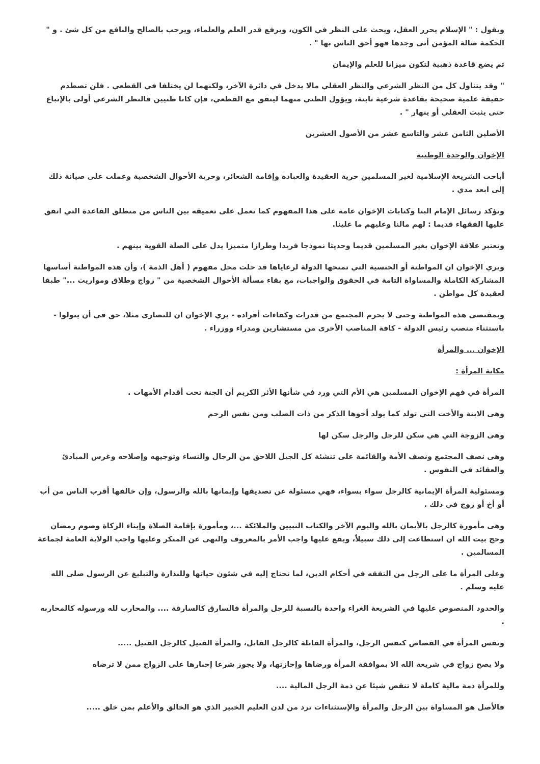ويقول : " الإسلام يحرر العقل، ويحث على النظر في الكون، ويرفع قدر العلم والعلماء، ويرحب بالصالح والنافع من كل شئ . و " الحكمة ضالة المؤمن أنى وجدها فهو أحق الناس بها " .
ثم يضع قاعدة ذهبية لتكون ميزانا للعلم والإيمان
" وقد يتناول كل من النظر الشرعي والنظر العقلي مالا يدخل في دائرة الآخر، ولكنهما لن يختلفا في القطعي . فلن تصطدم حقيقة علمية صحيحة بقاعدة شرعية ثابتة، ويؤول الظني منهما ليتفق مع القطعي، فإن كانا ظنيين فالنظر الشرعي أولى بالإتباع حتى يثبت العقلي أو ينهار " .
الأصلين الثامن عشر والتاسع عشر من الأصول العشرين
الإخوان والوحدة الوطنية
أباحت الشريعة الإسلامية لغير المسلمين حرية العقيدة والعبادة وإقامة الشعائر، وحرية الأحوال الشخصية وعملت على صيانة ذلك إلى ابعد مدي .
وتؤكد رسائل الإمام البنا وكتابات الإخوان عامة على هذا المفهوم كما تعمل على تعميقه بين الناس من منطلق القاعدة التي اتفق عليها الفقهاء قديما : لهم مالنا وعليهم ما علينا.
وتعتبر علاقة الإخوان بغير المسلمين قديما وحديثا نموذجا فريدا وطرازا متميزا يدل على الصلة القوية بينهم .
ويري الإخوان ان المواطنة أو الجنسية التي تمنحها الدولة لرعاياها قد حلت محل مفهوم ( أهل الذمة )، وأن هذه المواطنة أساسها المشاركة الكاملة والمساواة التامة في الحقوق والواجبات، مع بقاء مسألة الأحوال الشخصية من " زواج وطلاق ومواريث ..." طبقا لعقيدة كل مواطن .
وبمقتضى هذه المواطنة وحتى لا يحرم المجتمع من قدرات وكفاءات أفراده - يري الإخوان ان للنصارى مثلا، حق في أن يتولوا - باستثناء منصب رئيس الدولة - كافة المناصب الأخرى من مستشارين ومدراء ووزراء .
الإخوان ... والمرأة
مكانة المرأة :
المرأة في فهم الإخوان المسلمين هي الأم التي ورد في شأنها الأثر الكريم أن الجنة تحت أقدام الأمهات .
وهى الابنة والأخت التي تولد كما يولد أخوها الذكر من ذات الصلب ومن نفس الرحم
وهى الزوجة التي هي سكن للرجل والرجل سكن لها
وهى نصف المجتمع ونصف الأمة والقائمة على تنشئة كل الجيل اللاحق من الرجال والنساء وتوجيهه وإصلاحه وغرس المبادئ والعقائد في النفوس .
ومسئولية المرأة الإيمانية كالرجل سواء بسواء، فهي مسئولة عن تصديقها وإيمانها بالله والرسول، وإن خالفها أقرب الناس من أب أو أخ أو زوج في ذلك .
وهى مأمورة كالرجل بالأيمان بالله واليوم الآخر والكتاب النبيين والملائكة ...، ومأمورة بإقامة الصلاة وإيتاء الزكاة وصوم رمضان وحج بيت الله ان استطاعت إلى ذلك سبيلاً، ويقع عليها واجب الأمر بالمعروف والنهى عن المنكر وعليها واجب الولاية العامة لجماعة المسالمين .
وعلى المرأة ما على الرجل من التفقه في أحكام الدين، لما تحتاج إليه في شئون حياتها وللنذارة والتبليغ عن الرسول صلى الله عليه وسلم .
والحدود المنصوص عليها في الشريعة الغراء واحدة بالنسبة للرجل والمرأة فالسارق كالسارقة .... والمحارب لله ورسوله كالمحاربه .
ونفس المرأة في القصاص كنفس الرجل، والمرأة القاتلة كالرجل القاتل، والمرأة القتيل كالرجل القتيل .....
ولا يصح زواج في شريعة الله الا بموافقة المرأة ورضاها وإجازتها، ولا يجوز شرعا إجبارها على الزواج ممن لا ترضاه
وللمرأة ذمة مالية كاملة لا تنقص شيئا عن ذمة الرجل المالية ....
فالأصل هو المساواة بين الرجل والمرأة والإستثناءات ترد من لدن العليم الخبير الذي هو الخالق والأعلم بمن خلق .....